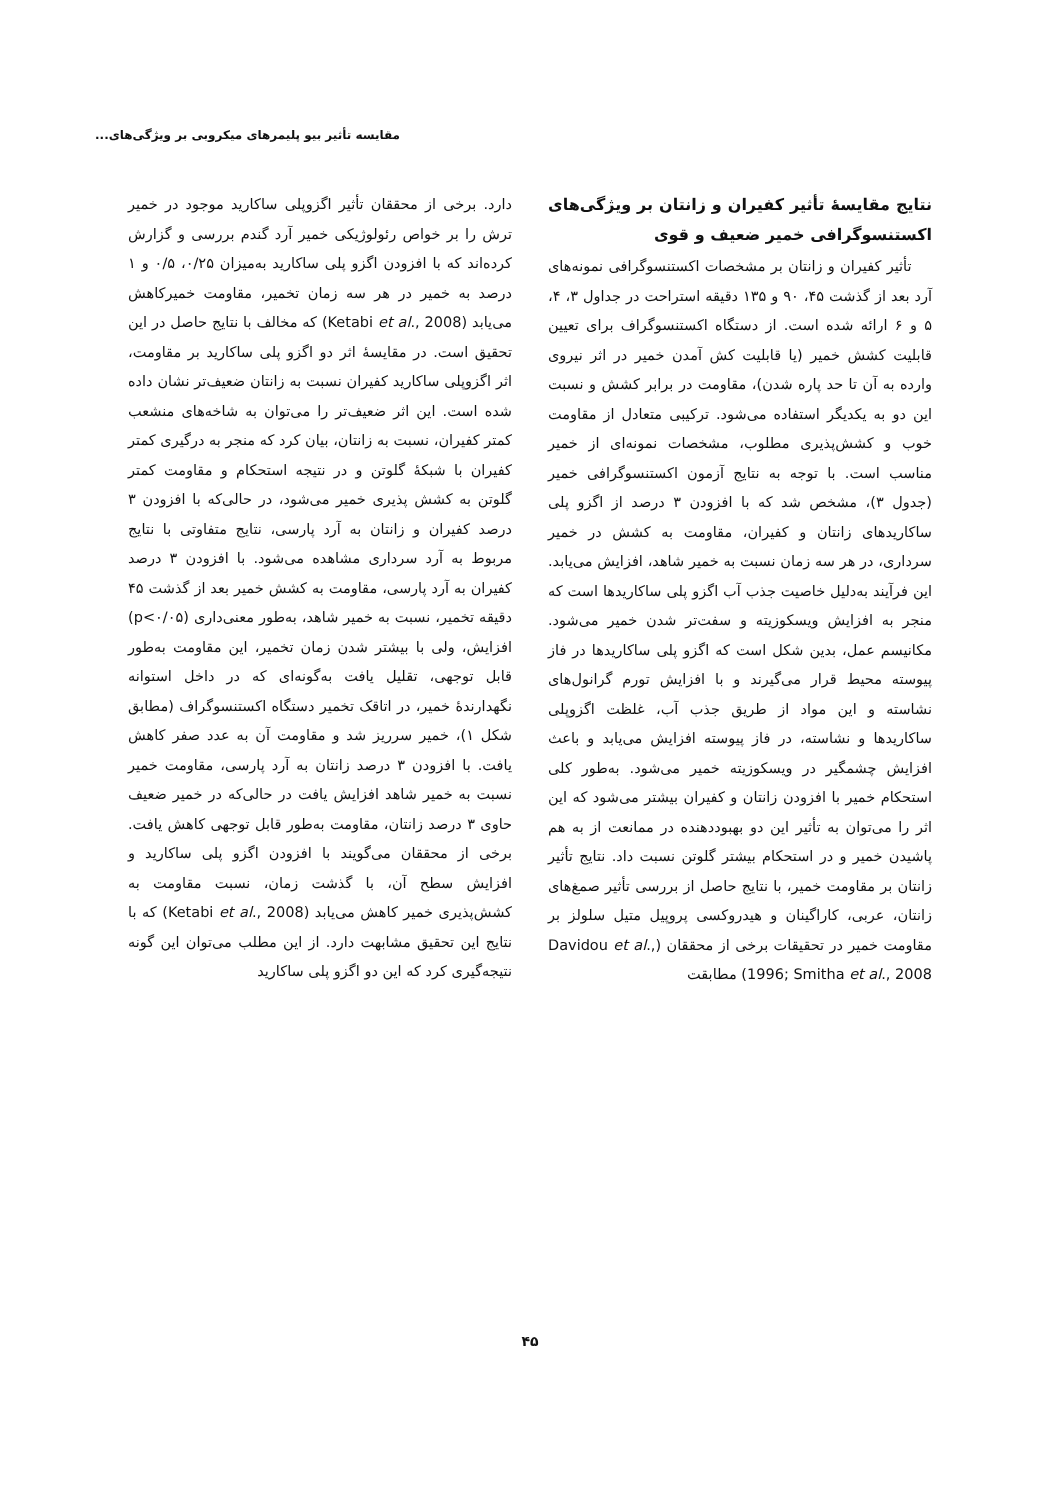مقایسه تأثیر بیو پلیمرهای میکروبی بر ویژگی‌های...
نتایج مقایسهٔ تأثیر کفیران و زانتان بر ویژگی‌های اکستنسوگرافی خمیر ضعیف و قوی
تأثیر کفیران و زانتان بر مشخصات اکستنسوگرافی نمونه‌های آرد بعد از گذشت ۴۵، ۹۰ و ۱۳۵ دقیقه استراحت در جداول ۳، ۴، ۵ و ۶ ارائه شده است. از دستگاه اکستنسوگراف برای تعیین قابلیت کشش خمیر (یا قابلیت کش آمدن خمیر در اثر نیروی وارده به آن تا حد پاره شدن)، مقاومت در برابر کشش و نسبت این دو به یکدیگر استفاده می‌شود. ترکیبی متعادل از مقاومت خوب و کشش‌پذیری مطلوب، مشخصات نمونه‌ای از خمیر مناسب است. با توجه به نتایج آزمون اکستنسوگرافی خمیر (جدول ۳)، مشخص شد که با افزودن ۳ درصد از اگزو پلی ساکاریدهای زانتان و کفیران، مقاومت به کشش در خمیر سرداری، در هر سه زمان نسبت به خمیر شاهد، افزایش می‌یابد. این فرآیند به‌دلیل خاصیت جذب آب اگزو پلی ساکاریدها است که منجر به افزایش ویسکوزیته و سفت‌تر شدن خمیر می‌شود. مکانیسم عمل، بدین شکل است که اگزو پلی ساکاریدها در فاز پیوسته محیط قرار می‌گیرند و با افزایش تورم گرانول‌های نشاسته و این مواد از طریق جذب آب، غلظت اگزوپلی ساکاریدها و نشاسته، در فاز پیوسته افزایش می‌یابد و باعث افزایش چشمگیر در ویسکوزیته خمیر می‌شود. به‌طور کلی استحکام خمیر با افزودن زانتان و کفیران بیشتر می‌شود که این اثر را می‌توان به تأثیر این دو بهبوددهنده در ممانعت از به هم پاشیدن خمیر و در استحکام بیشتر گلوتن نسبت داد. نتایج تأثیر زانتان بر مقاومت خمیر، با نتایج حاصل از بررسی تأثیر صمغ‌های زانتان، عربی، کاراگینان و هیدروکسی پروپیل متیل سلولز بر مقاومت خمیر در تحقیقات برخی از محققان (Davidou et al., 1996; Smitha et al., 2008) مطابقت
دارد. برخی از محققان تأثیر اگزوپلی ساکارید موجود در خمیر ترش را بر خواص رئولوژیکی خمیر آرد گندم بررسی و گزارش کرده‌اند که با افزودن اگزو پلی ساکارید به‌میزان ۰/۲۵، ۰/۵ و ۱ درصد به خمیر در هر سه زمان تخمیر، مقاومت خمیرکاهش می‌یابد (Ketabi et al., 2008) که مخالف با نتایج حاصل در این تحقیق است. در مقایسهٔ اثر دو اگزو پلی ساکارید بر مقاومت، اثر اگزوپلی ساکارید کفیران نسبت به زانتان ضعیف‌تر نشان داده شده است. این اثر ضعیف‌تر را می‌توان به شاخه‌های منشعب کمتر کفیران، نسبت به زانتان، بیان کرد که منجر به درگیری کمتر کفیران با شبکهٔ گلوتن و در نتیجه استحکام و مقاومت کمتر گلوتن به کشش پذیری خمیر می‌شود، در حالی‌که با افزودن ۳ درصد کفیران و زانتان به آرد پارسی، نتایج متفاوتی با نتایج مربوط به آرد سرداری مشاهده می‌شود. با افزودن ۳ درصد کفیران به آرد پارسی، مقاومت به کشش خمیر بعد از گذشت ۴۵ دقیقه تخمیر، نسبت به خمیر شاهد، به‌طور معنی‌داری (p<۰/۰۵) افزایش، ولی با بیشتر شدن زمان تخمیر، این مقاومت به‌طور قابل توجهی، تقلیل یافت به‌گونه‌ای که در داخل استوانه نگهدارندهٔ خمیر، در اتاقک تخمیر دستگاه اکستنسوگراف (مطابق شکل ۱)، خمیر سرریز شد و مقاومت آن به عدد صفر کاهش یافت. با افزودن ۳ درصد زانتان به آرد پارسی، مقاومت خمیر نسبت به خمیر شاهد افزایش یافت در حالی‌که در خمیر ضعیف حاوی ۳ درصد زانتان، مقاومت به‌طور قابل توجهی کاهش یافت. برخی از محققان می‌گویند با افزودن اگزو پلی ساکارید و افزایش سطح آن، با گذشت زمان، نسبت مقاومت به کشش‌پذیری خمیر کاهش می‌یابد (Ketabi et al., 2008) که با نتایج این تحقیق مشابهت دارد. از این مطلب می‌توان این گونه نتیجه‌گیری کرد که این دو اگزو پلی ساکارید
۴۵